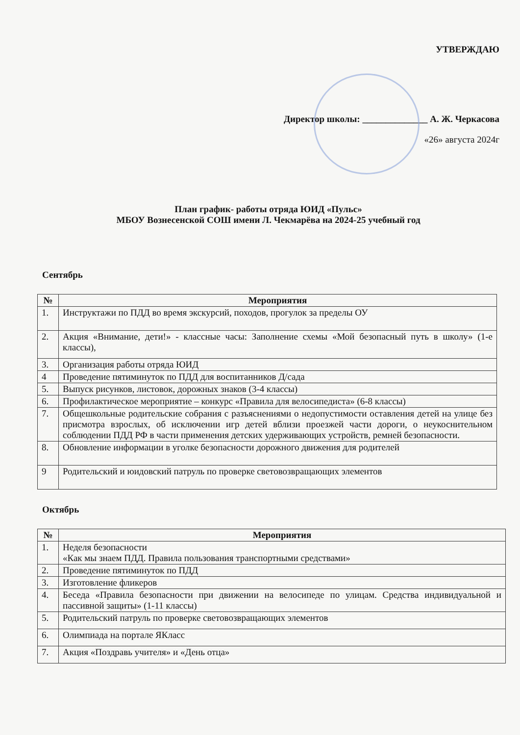УТВЕРЖДАЮ
Директор школы: ______________ А. Ж. Черкасова
«26» августа 2024г
План график- работы отряда ЮИД «Пульс»
МБОУ Вознесенской СОШ имени Л. Чекмарёва на 2024-25 учебный год
Сентябрь
| № | Мероприятия |
| --- | --- |
| 1. | Инструктажи по ПДД во время экскурсий, походов, прогулок за пределы ОУ |
| 2. | Акция «Внимание, дети!» - классные часы: Заполнение схемы «Мой безопасный путь в школу» (1-е классы), |
| 3. | Организация работы отряда ЮИД |
| 4 | Проведение пятиминуток по ПДД для воспитанников Д/сада |
| 5. | Выпуск рисунков, листовок, дорожных знаков (3-4 классы) |
| 6. | Профилактическое мероприятие – конкурс «Правила для велосипедиста» (6-8 классы) |
| 7. | Общешкольные родительские собрания с разъяснениями о недопустимости оставления детей на улице без присмотра взрослых, об исключении игр детей вблизи проезжей части дороги, о неукоснительном соблюдении ПДД РФ в части применения детских удерживающих устройств, ремней безопасности. |
| 8. | Обновление информации в уголке безопасности дорожного движения для родителей |
| 9 | Родительский и юидовский патруль по проверке световозвращающих элементов |
Октябрь
| № | Мероприятия |
| --- | --- |
| 1. | Неделя безопасности «Как мы знаем ПДД. Правила пользования транспортными средствами» |
| 2. | Проведение пятиминуток по ПДД |
| 3. | Изготовление фликеров |
| 4. | Беседа «Правила безопасности при движении на велосипеде по улицам. Средства индивидуальной и пассивной защиты» (1-11 классы) |
| 5. | Родительский патруль по проверке световозвращающих элементов |
| 6. | Олимпиада на портале ЯКласс |
| 7. | Акция «Поздравь учителя» и «День отца» |